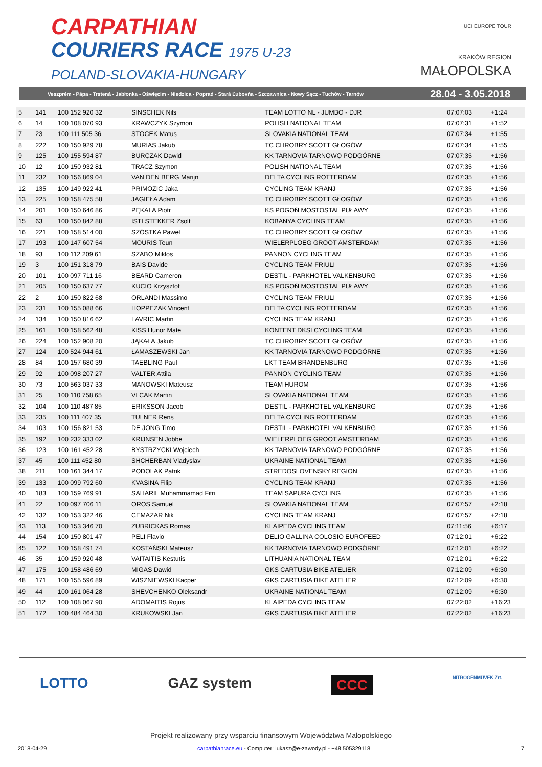CARPATHIAN
COURIERS RACE 1975 U-23
POLAND-SLOVAKIA-HUNGARY
UCI EUROPE TOUR
KRAKÓW REGION
MAŁOPOLSKA
Veszprém - Pápa - Trstená - Jabłonka - Oświęcim - Niedzica - Poprad - Stará Ľubovňa - Szczawnica - Nowy Sącz - Tuchów - Tarnów 28.04 - 3.05.2018
| 5 | 141 | 100 152 920 32 | SINSCHEK Nils | TEAM LOTTO NL - JUMBO - DJR | 07:07:03 | +1:24 |
| 6 | 14 | 100 108 070 93 | KRAWCZYK Szymon | POLISH NATIONAL TEAM | 07:07:31 | +1:52 |
| 7 | 23 | 100 111 505 36 | STOCEK Matus | SLOVAKIA NATIONAL TEAM | 07:07:34 | +1:55 |
| 8 | 222 | 100 150 929 78 | MURIAS Jakub | TC CHROBRY SCOTT GŁOGÓW | 07:07:34 | +1:55 |
| 9 | 125 | 100 155 594 87 | BURCZAK Dawid | KK TARNOVIA TARNOWO PODGÓRNE | 07:07:35 | +1:56 |
| 10 | 12 | 100 150 932 81 | TRACZ Szymon | POLISH NATIONAL TEAM | 07:07:35 | +1:56 |
| 11 | 232 | 100 156 869 04 | VAN DEN BERG Marijn | DELTA CYCLING ROTTERDAM | 07:07:35 | +1:56 |
| 12 | 135 | 100 149 922 41 | PRIMOZIC Jaka | CYCLING TEAM KRANJ | 07:07:35 | +1:56 |
| 13 | 225 | 100 158 475 58 | JAGIEŁA Adam | TC CHROBRY SCOTT GŁOGÓW | 07:07:35 | +1:56 |
| 14 | 201 | 100 150 646 86 | PĘKALA Piotr | KS POGOŃ MOSTOSTAL PUŁAWY | 07:07:35 | +1:56 |
| 15 | 63 | 100 150 842 88 | ISTLSTEKKER Zsolt | KOBANYA CYCLING TEAM | 07:07:35 | +1:56 |
| 16 | 221 | 100 158 514 00 | SZÓSTKA Paweł | TC CHROBRY SCOTT GŁOGÓW | 07:07:35 | +1:56 |
| 17 | 193 | 100 147 607 54 | MOURIS Teun | WIELERPLOEG GROOT AMSTERDAM | 07:07:35 | +1:56 |
| 18 | 93 | 100 112 209 61 | SZABO Miklos | PANNON CYCLING TEAM | 07:07:35 | +1:56 |
| 19 | 3 | 100 151 318 79 | BAIS Davide | CYCLING TEAM FRIULI | 07:07:35 | +1:56 |
| 20 | 101 | 100 097 711 16 | BEARD Cameron | DESTIL - PARKHOTEL VALKENBURG | 07:07:35 | +1:56 |
| 21 | 205 | 100 150 637 77 | KUCIO Krzysztof | KS POGOŃ MOSTOSTAL PUŁAWY | 07:07:35 | +1:56 |
| 22 | 2 | 100 150 822 68 | ORLANDI Massimo | CYCLING TEAM FRIULI | 07:07:35 | +1:56 |
| 23 | 231 | 100 155 088 66 | HOPPEZAK Vincent | DELTA CYCLING ROTTERDAM | 07:07:35 | +1:56 |
| 24 | 134 | 100 150 816 62 | LAVRIC Martin | CYCLING TEAM KRANJ | 07:07:35 | +1:56 |
| 25 | 161 | 100 158 562 48 | KISS Hunor Mate | KONTENT DKSI CYCLING TEAM | 07:07:35 | +1:56 |
| 26 | 224 | 100 152 908 20 | JĄKAŁA Jakub | TC CHROBRY SCOTT GŁOGÓW | 07:07:35 | +1:56 |
| 27 | 124 | 100 524 944 61 | ŁAMASZEWSKI Jan | KK TARNOVIA TARNOWO PODGÓRNE | 07:07:35 | +1:56 |
| 28 | 84 | 100 157 680 39 | TAEBLING Paul | LKT TEAM BRANDENBURG | 07:07:35 | +1:56 |
| 29 | 92 | 100 098 207 27 | VALTER Attila | PANNON CYCLING TEAM | 07:07:35 | +1:56 |
| 30 | 73 | 100 563 037 33 | MANOWSKI Mateusz | TEAM HUROM | 07:07:35 | +1:56 |
| 31 | 25 | 100 110 758 65 | VLCAK Martin | SLOVAKIA NATIONAL TEAM | 07:07:35 | +1:56 |
| 32 | 104 | 100 110 487 85 | ERIKSSON Jacob | DESTIL - PARKHOTEL VALKENBURG | 07:07:35 | +1:56 |
| 33 | 235 | 100 111 407 35 | TULNER Rens | DELTA CYCLING ROTTERDAM | 07:07:35 | +1:56 |
| 34 | 103 | 100 156 821 53 | DE JONG Timo | DESTIL - PARKHOTEL VALKENBURG | 07:07:35 | +1:56 |
| 35 | 192 | 100 232 333 02 | KRIJNSEN Jobbe | WIELERPLOEG GROOT AMSTERDAM | 07:07:35 | +1:56 |
| 36 | 123 | 100 161 452 28 | BYSTRZYCKI Wojciech | KK TARNOVIA TARNOWO PODGÓRNE | 07:07:35 | +1:56 |
| 37 | 45 | 100 111 452 80 | SHCHERBAN Vladyslav | UKRAINE NATIONAL TEAM | 07:07:35 | +1:56 |
| 38 | 211 | 100 161 344 17 | PODOLAK Patrik | STREDOSLOVENSKY REGION | 07:07:35 | +1:56 |
| 39 | 133 | 100 099 792 60 | KVASINA Filip | CYCLING TEAM KRANJ | 07:07:35 | +1:56 |
| 40 | 183 | 100 159 769 91 | SAHARIL Muhammamad Fitri | TEAM SAPURA CYCLING | 07:07:35 | +1:56 |
| 41 | 22 | 100 097 706 11 | OROS Samuel | SLOVAKIA NATIONAL TEAM | 07:07:57 | +2:18 |
| 42 | 132 | 100 153 322 46 | CEMAZAR Nik | CYCLING TEAM KRANJ | 07:07:57 | +2:18 |
| 43 | 113 | 100 153 346 70 | ZUBRICKAS Romas | KLAIPEDA CYCLING TEAM | 07:11:56 | +6:17 |
| 44 | 154 | 100 150 801 47 | PELI Flavio | DELIO GALLINA COLOSIO EUROFEED | 07:12:01 | +6:22 |
| 45 | 122 | 100 158 491 74 | KOSTAŃSKI Mateusz | KK TARNOVIA TARNOWO PODGÓRNE | 07:12:01 | +6:22 |
| 46 | 35 | 100 159 920 48 | VAITAITIS Kestutis | LITHUANIA NATIONAL TEAM | 07:12:01 | +6:22 |
| 47 | 175 | 100 158 486 69 | MIGAS Dawid | GKS CARTUSIA BIKE ATELIER | 07:12:09 | +6:30 |
| 48 | 171 | 100 155 596 89 | WISZNIEWSKI Kacper | GKS CARTUSIA BIKE ATELIER | 07:12:09 | +6:30 |
| 49 | 44 | 100 161 064 28 | SHEVCHENKO Oleksandr | UKRAINE NATIONAL TEAM | 07:12:09 | +6:30 |
| 50 | 112 | 100 108 067 90 | ADOMAITIS Rojus | KLAIPEDA CYCLING TEAM | 07:22:02 | +16:23 |
| 51 | 172 | 100 484 464 30 | KRUKOWSKI Jan | GKS CARTUSIA BIKE ATELIER | 07:22:02 | +16:23 |
LOTTO GAZ system CCC NITROGÉNMŰVEK Zrt.
Projekt realizowany przy wsparciu finansowym Województwa Małopolskiego
2018-04-29 carpathianrace.eu - Computer: lukasz@e-zawody.pl - +48 505329118 7